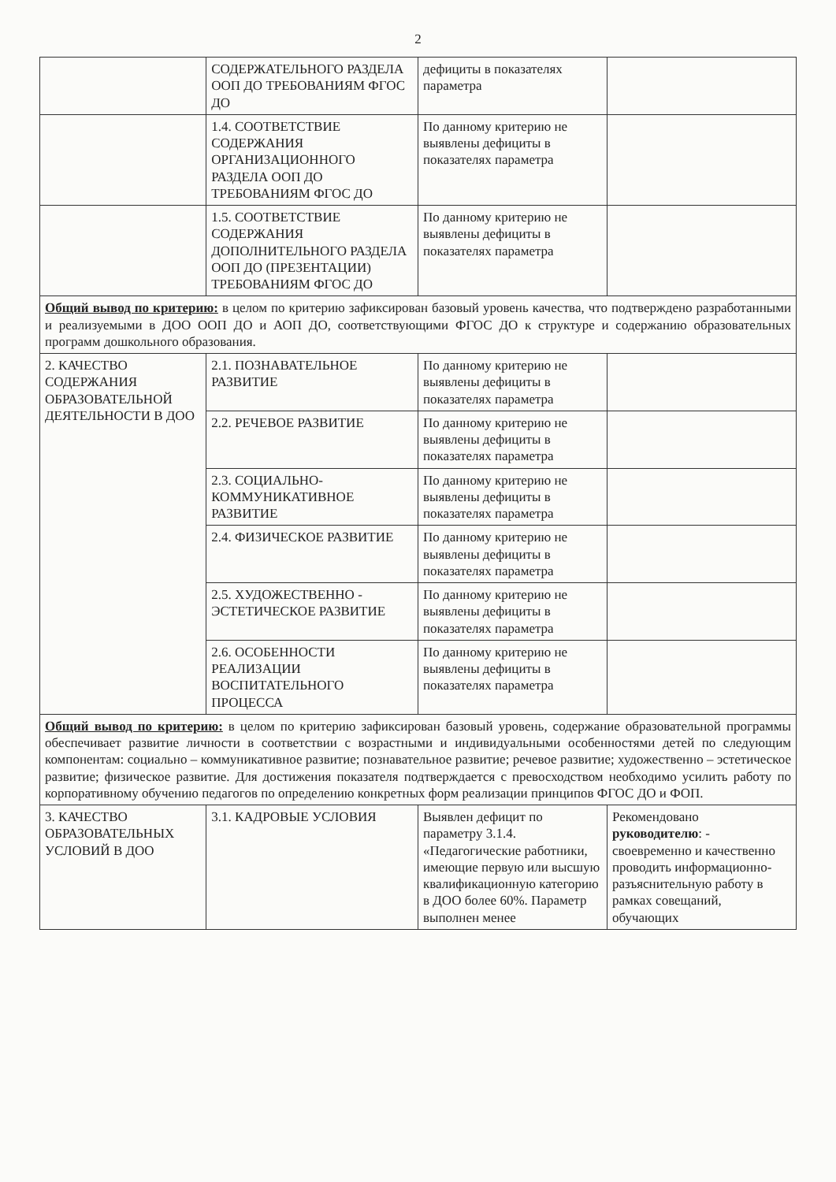2
| | СОДЕРЖАТЕЛЬНОГО РАЗДЕЛА ООП ДО ТРЕБОВАНИЯМ ФГОС ДО | дефициты в показателях параметра | |
| | 1.4. СООТВЕТСТВИЕ СОДЕРЖАНИЯ ОРГАНИЗАЦИОННОГО РАЗДЕЛА ООП ДО ТРЕБОВАНИЯМ ФГОС ДО | По данному критерию не выявлены дефициты в показателях параметра | |
| | 1.5. СООТВЕТСТВИЕ СОДЕРЖАНИЯ ДОПОЛНИТЕЛЬНОГО РАЗДЕЛА ООП ДО (ПРЕЗЕНТАЦИИ) ТРЕБОВАНИЯМ ФГОС ДО | По данному критерию не выявлены дефициты в показателях параметра | |
| Общий вывод по критерию: в целом по критерию зафиксирован базовый уровень качества, что подтверждено разработанными и реализуемыми в ДОО ООП ДО и АОП ДО, соответствующими ФГОС ДО к структуре и содержанию образовательных программ дошкольного образования. | | | |
| 2. КАЧЕСТВО СОДЕРЖАНИЯ ОБРАЗОВАТЕЛЬНОЙ ДЕЯТЕЛЬНОСТИ В ДОО | 2.1. ПОЗНАВАТЕЛЬНОЕ РАЗВИТИЕ | По данному критерию не выявлены дефициты в показателях параметра | |
| | 2.2. РЕЧЕВОЕ РАЗВИТИЕ | По данному критерию не выявлены дефициты в показателях параметра | |
| | 2.3. СОЦИАЛЬНО-КОММУНИКАТИВНОЕ РАЗВИТИЕ | По данному критерию не выявлены дефициты в показателях параметра | |
| | 2.4. ФИЗИЧЕСКОЕ РАЗВИТИЕ | По данному критерию не выявлены дефициты в показателях параметра | |
| | 2.5. ХУДОЖЕСТВЕННО - ЭСТЕТИЧЕСКОЕ РАЗВИТИЕ | По данному критерию не выявлены дефициты в показателях параметра | |
| | 2.6. ОСОБЕННОСТИ РЕАЛИЗАЦИИ ВОСПИТАТЕЛЬНОГО ПРОЦЕССА | По данному критерию не выявлены дефициты в показателях параметра | |
| Общий вывод по критерию: в целом по критерию зафиксирован базовый уровень, содержание образовательной программы обеспечивает развитие личности в соответствии с возрастными и индивидуальными особенностями детей по следующим компонентам: социально – коммуникативное развитие; познавательное развитие; речевое развитие; художественно – эстетическое развитие; физическое развитие. Для достижения показателя подтверждается с превосходством необходимо усилить работу по корпоративному обучению педагогов по определению конкретных форм реализации принципов ФГОС ДО и ФОП. | | | |
| 3. КАЧЕСТВО ОБРАЗОВАТЕЛЬНЫХ УСЛОВИЙ В ДОО | 3.1. КАДРОВЫЕ УСЛОВИЯ | Выявлен дефицит по параметру 3.1.4. «Педагогические работники, имеющие первую или высшую квалификационную категорию в ДОО более 60%. Параметр выполнен менее | Рекомендовано руководителю : - своевременно и качественно проводить информационно-разъяснительную работу в рамках совещаний, обучающих |